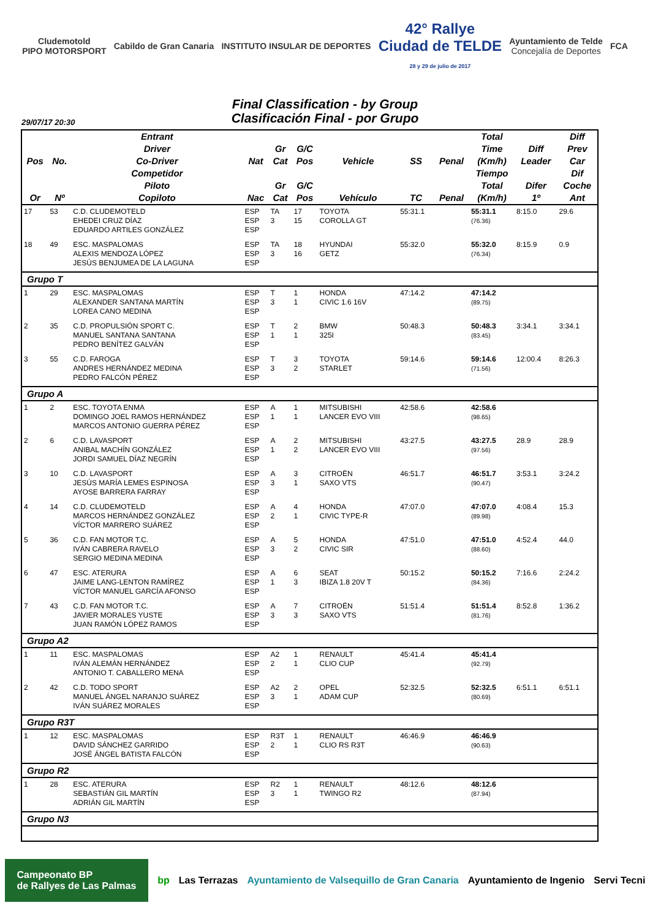Cludemotold
PIPO MOTORSPORT
Cabildo de Gran Canaria INSTITUTO INSULAR DE DEPORTES
42° Rallye
Ciudad de TELDE
28 y 29 de julio de 2017
Ayuntamiento de Telde
Concejalía de Deportes
FCA
Final Classification - by Group
Clasificación Final - por Grupo
29/07/17 20:30
| Pos | No. | Entrant Driver Co-Driver | Nat | Gr Cat | G/C Pos | Vehicle | SS | Penal | Total Time (Km/h) | Diff Leader | Diff Prev Car |
| --- | --- | --- | --- | --- | --- | --- | --- | --- | --- | --- | --- |
| Or | Nº | Competidor Piloto Copiloto | Nac | Gr Cat | G/C Pos | Vehículo | TC | Penal | Tiempo Total (Km/h) | Difer 1º | Dif Coche Ant |
| 17 | 53 | C.D. CLUDEMOTELD EHEDEI CRUZ DÍAZ EDUARDO ARTILES GONZÁLEZ | ESP ESP ESP | TA 3 | 17 15 | TOYOTA COROLLA GT | 55:31.1 | | 55:31.1 (76.36) | 8:15.0 | 29.6 |
| 18 | 49 | ESC. MASPALOMAS ALEXIS MENDOZA LÓPEZ JESÚS BENJUMEA DE LA LAGUNA | ESP ESP ESP | TA 3 | 18 16 | HYUNDAI GETZ | 55:32.0 | | 55:32.0 (76.34) | 8:15.9 | 0.9 |
| Grupo T | | | | | | | | | | | |
| 1 | 29 | ESC. MASPALOMAS ALEXANDER SANTANA MARTÍN LOREA CANO MEDINA | ESP ESP ESP | T 3 | 1 1 | HONDA CIVIC 1.6 16V | 47:14.2 | | 47:14.2 (89.75) | | |
| 2 | 35 | C.D. PROPULSIÓN SPORT C. MANUEL SANTANA SANTANA PEDRO BENÍTEZ GALVÁN | ESP ESP ESP | T 1 | 2 1 | BMW 325I | 50:48.3 | | 50:48.3 (83.45) | 3:34.1 | 3:34.1 |
| 3 | 55 | C.D. FAROGA ANDRES HERNÁNDEZ MEDINA PEDRO FALCÓN PÉREZ | ESP ESP ESP | T 3 | 3 2 | TOYOTA STARLET | 59:14.6 | | 59:14.6 (71.56) | 12:00.4 | 8:26.3 |
| Grupo A | | | | | | | | | | | |
| 1 | 2 | ESC. TOYOTA ENMA DOMINGO JOEL RAMOS HERNÁNDEZ MARCOS ANTONIO GUERRA PÉREZ | ESP ESP ESP | A 1 | 1 1 | MITSUBISHI LANCER EVO VIII | 42:58.6 | | 42:58.6 (98.65) | | |
| 2 | 6 | C.D. LAVASPORT ANIBAL MACHÍN GONZÁLEZ JORDI SAMUEL DÍAZ NEGRÍN | ESP ESP ESP | A 1 | 2 2 | MITSUBISHI LANCER EVO VIII | 43:27.5 | | 43:27.5 (97.56) | 28.9 | 28.9 |
| 3 | 10 | C.D. LAVASPORT JESÚS MARÍA LEMES ESPINOSA AYOSE BARRERA FARRAY | ESP ESP ESP | A 3 | 3 1 | CITROËN SAXO VTS | 46:51.7 | | 46:51.7 (90.47) | 3:53.1 | 3:24.2 |
| 4 | 14 | C.D. CLUDEMOTELD MARCOS HERNÁNDEZ GONZÁLEZ VÍCTOR MARRERO SUÁREZ | ESP ESP ESP | A 2 | 4 1 | HONDA CIVIC TYPE-R | 47:07.0 | | 47:07.0 (89.98) | 4:08.4 | 15.3 |
| 5 | 36 | C.D. FAN MOTOR T.C. IVÁN CABRERA RAVELO SERGIO MEDINA MEDINA | ESP ESP ESP | A 3 | 5 2 | HONDA CIVIC SIR | 47:51.0 | | 47:51.0 (88.60) | 4:52.4 | 44.0 |
| 6 | 47 | ESC. ATERURA JAIME LANG-LENTON RAMÍREZ VÍCTOR MANUEL GARCÍA AFONSO | ESP ESP ESP | A 1 | 6 3 | SEAT IBIZA 1.8 20V T | 50:15.2 | | 50:15.2 (84.36) | 7:16.6 | 2:24.2 |
| 7 | 43 | C.D. FAN MOTOR T.C. JAVIER MORALES YUSTE JUAN RAMÓN LÓPEZ RAMOS | ESP ESP ESP | A 3 | 7 3 | CITROËN SAXO VTS | 51:51.4 | | 51:51.4 (81.76) | 8:52.8 | 1:36.2 |
| Grupo A2 | | | | | | | | | | | |
| 1 | 11 | ESC. MASPALOMAS IVÁN ALEMÁN HERNÁNDEZ ANTONIO T. CABALLERO MENA | ESP ESP ESP | A2 2 | 1 1 | RENAULT CLIO CUP | 45:41.4 | | 45:41.4 (92.79) | | |
| 2 | 42 | C.D. TODO SPORT MANUEL ÁNGEL NARANJO SUÁREZ IVÁN SUÁREZ MORALES | ESP ESP ESP | A2 3 | 2 1 | OPEL ADAM CUP | 52:32.5 | | 52:32.5 (80.69) | 6:51.1 | 6:51.1 |
| Grupo R3T | | | | | | | | | | | |
| 1 | 12 | ESC. MASPALOMAS DAVID SÁNCHEZ GARRIDO JOSÉ ÁNGEL BATISTA FALCÓN | ESP ESP ESP | R3T 2 | 1 1 | RENAULT CLIO RS R3T | 46:46.9 | | 46:46.9 (90.63) | | |
| Grupo R2 | | | | | | | | | | | |
| 1 | 28 | ESC. ATERURA SEBASTIÁN GIL MARTÍN ADRIÁN GIL MARTÍN | ESP ESP ESP | R2 3 | 1 1 | RENAULT TWINGO R2 | 48:12.6 | | 48:12.6 (87.94) | | |
| Grupo N3 | | | | | | | | | | | |
Campeonato BP
de Rallyes de Las Palmas
bp Las Terrazas Ayuntamiento de Valsequillo de Gran Canaria
Ayuntamiento de Ingenio Servi Tecni